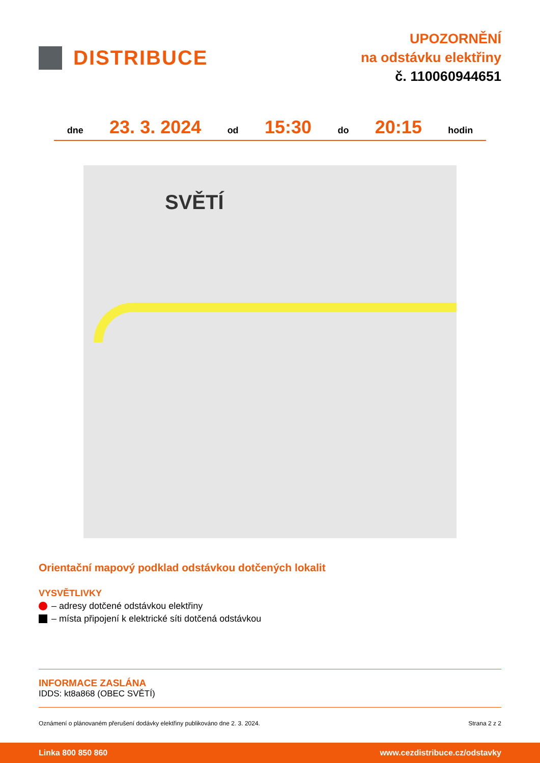DISTRIBUCE
UPOZORNĚNÍ
na odstávku elektřiny
č. 110060944651
dne 23. 3. 2024 od 15:30 do 20:15 hodin
SVĚTÍ
Orientační mapový podklad odstávkou dotčených lokalit
VYSVĚTLIVKY
– adresy dotčené odstávkou elektřiny
– místa připojení k elektrické síti dotčená odstávkou
INFORMACE ZASLÁNA
IDDS: kt8a868 (OBEC SVĚTÍ)
Oznámení o plánovaném přerušení dodávky elektřiny publikováno dne 2. 3. 2024. Strana 2 z 2
Linka 800 850 860 www.cezdistribuce.cz/odstavky